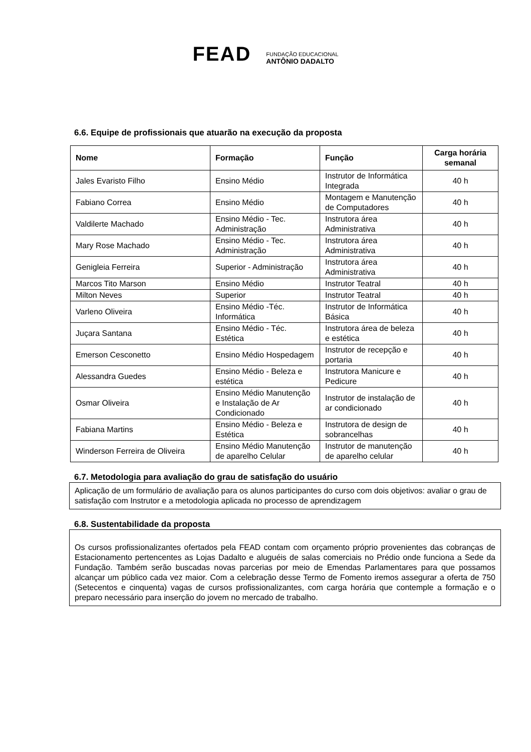FEAD
FUNDAÇÃO EDUCACIONAL
ANTÔNIO DADALTO
6.6. Equipe de profissionais que atuarão na execução da proposta
| Nome | Formação | Função | Carga horária semanal |
| --- | --- | --- | --- |
| Jales Evaristo Filho | Ensino Médio | Instrutor de Informática Integrada | 40 h |
| Fabiano Correa | Ensino Médio | Montagem e Manutenção de Computadores | 40 h |
| Valdilerte Machado | Ensino Médio - Tec. Administração | Instrutora área Administrativa | 40 h |
| Mary Rose Machado | Ensino Médio - Tec. Administração | Instrutora área Administrativa | 40 h |
| Genigleia Ferreira | Superior - Administração | Instrutora área Administrativa | 40 h |
| Marcos Tito Marson | Ensino Médio | Instrutor Teatral | 40 h |
| Milton Neves | Superior | Instrutor Teatral | 40 h |
| Varleno Oliveira | Ensino Médio -Téc. Informática | Instrutor de Informática Básica | 40 h |
| Juçara Santana | Ensino Médio - Téc. Estética | Instrutora área de beleza e estética | 40 h |
| Emerson Cesconetto | Ensino Médio Hospedagem | Instrutor de recepção e portaria | 40 h |
| Alessandra Guedes | Ensino Médio - Beleza e estética | Instrutora Manicure e Pedicure | 40 h |
| Osmar Oliveira | Ensino Médio Manutenção e Instalação de Ar Condicionado | Instrutor de instalação de ar condicionado | 40 h |
| Fabiana Martins | Ensino Médio - Beleza e Estética | Instrutora de design de sobrancelhas | 40 h |
| Winderson Ferreira de Oliveira | Ensino Médio Manutenção de aparelho Celular | Instrutor de manutenção de aparelho celular | 40 h |
6.7. Metodologia para avaliação do grau de satisfação do usuário
Aplicação de um formulário de avaliação para os alunos participantes do curso com dois objetivos: avaliar o grau de satisfação com Instrutor e a metodologia aplicada no processo de aprendizagem
6.8. Sustentabilidade da proposta
Os cursos profissionalizantes ofertados pela FEAD contam com orçamento próprio provenientes das cobranças de Estacionamento pertencentes as Lojas Dadalto e aluguéis de salas comerciais no Prédio onde funciona a Sede da Fundação. Também serão buscadas novas parcerias por meio de Emendas Parlamentares para que possamos alcançar um público cada vez maior. Com a celebração desse Termo de Fomento iremos assegurar a oferta de 750 (Setecentos e cinquenta) vagas de cursos profissionalizantes, com carga horária que contemple a formação e o preparo necessário para inserção do jovem no mercado de trabalho.